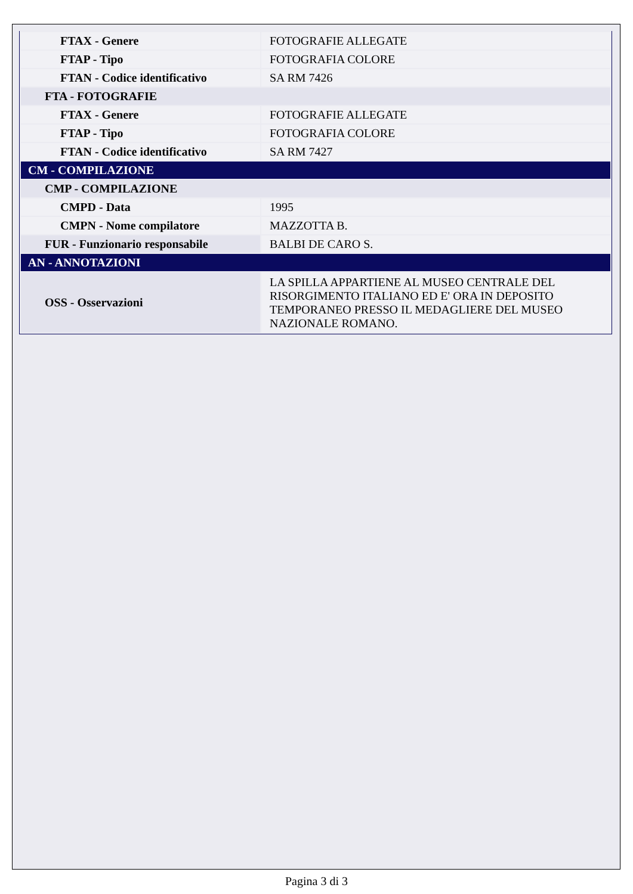| FTAX - Genere | FOTOGRAFIE ALLEGATE |
| FTAP - Tipo | FOTOGRAFIA COLORE |
| FTAN - Codice identificativo | SA RM 7426 |
| FTA - FOTOGRAFIE | |
| FTAX - Genere | FOTOGRAFIE ALLEGATE |
| FTAP - Tipo | FOTOGRAFIA COLORE |
| FTAN - Codice identificativo | SA RM 7427 |
| CM - COMPILAZIONE | |
| CMP - COMPILAZIONE | |
| CMPD - Data | 1995 |
| CMPN - Nome compilatore | MAZZOTTA B. |
| FUR - Funzionario responsabile | BALBI DE CARO S. |
| AN - ANNOTAZIONI | |
| OSS - Osservazioni | LA SPILLA APPARTIENE AL MUSEO CENTRALE DEL RISORGIMENTO ITALIANO ED E' ORA IN DEPOSITO TEMPORANEO PRESSO IL MEDAGLIERE DEL MUSEO NAZIONALE ROMANO. |
Pagina 3 di 3